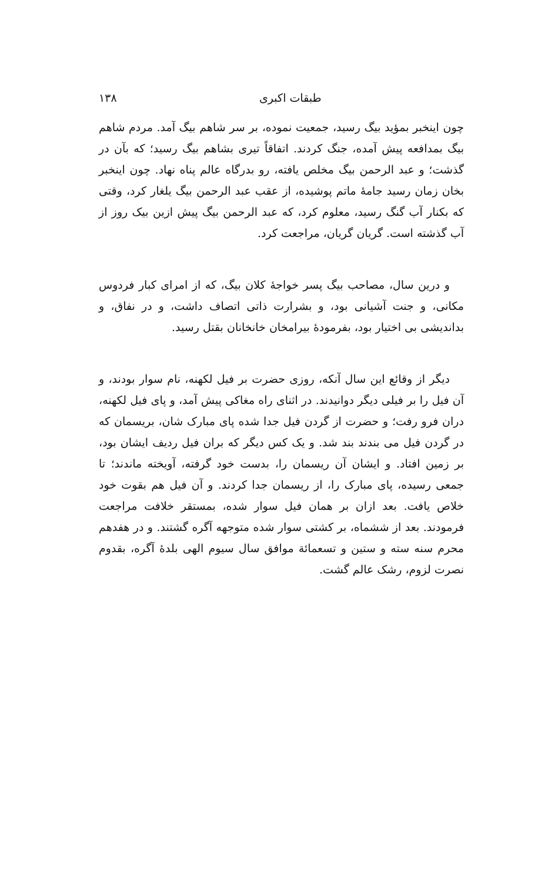طبقات اکبری ۱۳۸
چون اینخبر بمؤید بیگ رسید، جمعیت نموده، بر سر شاهم بیگ آمد. مردم شاهم بیگ بمدافعه پیش آمده، جنگ کردند. اتفاقاً تیری بشاهم بیگ رسید؛ که بآن در گذشت؛ و عبد الرحمن بیگ مخلص یافته، رو بدرگاه عالم پناه نهاد. چون اینخبر بخان زمان رسید جامهٔ ماتم پوشیده، از عقب عبد الرحمن بیگ یلغار کرد، وقتی که بکنار آب گنگ رسید، معلوم کرد، که عبد الرحمن بیگ پیش ازین بیک روز از آب گذشته است. گریان گریان، مراجعت کرد.
و درین سال، مصاحب بیگ پسر خواجهٔ کلان بیگ، که از امرای کبار فردوس مکانی، و جنت آشیانی بود، و بشرارت ذاتی اتصاف داشت، و در نفاق، و بداندیشی بی اختیار بود، بفرمودهٔ بیرامخان خانخانان بقتل رسید.
دیگر از وقائع این سال آنکه، روزی حضرت بر فیل لکهنه، نام سوار بودند، و آن فیل را بر فیلی دیگر دوانیدند. در اثنای راه مغاکی پیش آمد، و پای فیل لکهنه، دران فرو رفت؛ و حضرت از گردن فیل جدا شده پای مبارک شان، بریسمان که در گردن فیل می بندند بند شد. و یک کس دیگر که بران فیل ردیف ایشان بود، بر زمین افتاد. و ایشان آن ریسمان را، بدست خود گرفته، آویخته ماندند؛ تا جمعی رسیده، پای مبارک را، از ریسمان جدا کردند. و آن فیل هم بقوت خود خلاص یافت. بعد ازان بر همان فیل سوار شده، بمستقر خلافت مراجعت فرمودند. بعد از ششماه، بر کشتی سوار شده متوجهه آگره گشتند. و در هفدهم محرم سنه سته و ستین و تسعمائة موافق سال سیوم الهی بلدهٔ آگره، بقدوم نصرت لزوم، رشک عالم گشت.